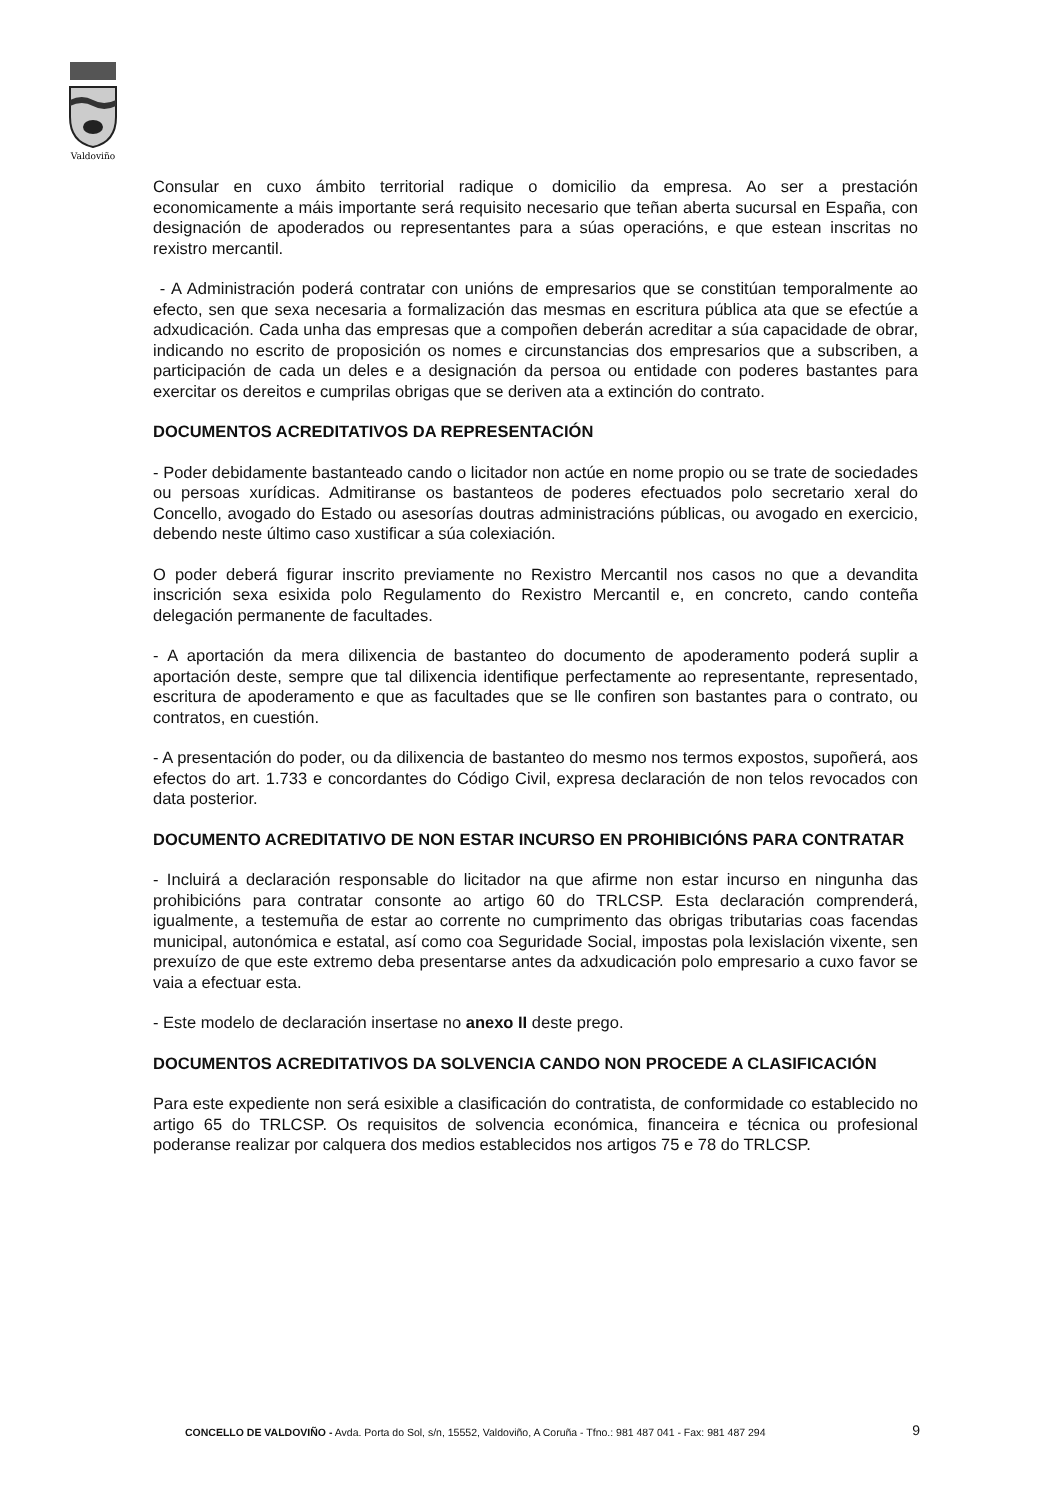Valdoviño
Consular en cuxo ámbito territorial radique o domicilio da empresa. Ao ser a prestación economicamente a máis importante será requisito necesario que teñan aberta sucursal en España, con designación de apoderados ou representantes para a súas operacións, e que estean inscritas no rexistro mercantil.
- A Administración poderá contratar con unións de empresarios que se constitúan temporalmente ao efecto, sen que sexa necesaria a formalización das mesmas en escritura pública ata que se efectúe a adxudicación. Cada unha das empresas que a compoñen deberán acreditar a súa capacidade de obrar, indicando no escrito de proposición os nomes e circunstancias dos empresarios que a subscriben, a participación de cada un deles e a designación da persoa ou entidade con poderes bastantes para exercitar os dereitos e cumprilas obrigas que se deriven ata a extinción do contrato.
DOCUMENTOS ACREDITATIVOS DA REPRESENTACIÓN
- Poder debidamente bastanteado cando o licitador non actúe en nome propio ou se trate de sociedades ou persoas xurídicas. Admitiranse os bastanteos de poderes efectuados polo secretario xeral do Concello, avogado do Estado ou asesorías doutras administracións públicas, ou avogado en exercicio, debendo neste último caso xustificar a súa colexiación.
O poder deberá figurar inscrito previamente no Rexistro Mercantil nos casos no que a devandita inscrición sexa esixida polo Regulamento do Rexistro Mercantil e, en concreto, cando conteña delegación permanente de facultades.
- A aportación da mera dilixencia de bastanteo do documento de apoderamento poderá suplir a aportación deste, sempre que tal dilixencia identifique perfectamente ao representante, representado, escritura de apoderamento e que as facultades que se lle confiren son bastantes para o contrato, ou contratos, en cuestión.
- A presentación do poder, ou da dilixencia de bastanteo do mesmo nos termos expostos, supoñerá, aos efectos do art. 1.733 e concordantes do Código Civil, expresa declaración de non telos revocados con data posterior.
DOCUMENTO ACREDITATIVO DE NON ESTAR INCURSO EN PROHIBICIÓNS PARA CONTRATAR
- Incluirá a declaración responsable do licitador na que afirme non estar incurso en ningunha das prohibicións para contratar consonte ao artigo 60 do TRLCSP. Esta declaración comprenderá, igualmente, a testemuña de estar ao corrente no cumprimento das obrigas tributarias coas facendas municipal, autonómica e estatal, así como coa Seguridade Social, impostas pola lexislación vixente, sen prexuízo de que este extremo deba presentarse antes da adxudicación polo empresario a cuxo favor se vaia a efectuar esta.
- Este modelo de declaración insertase no anexo II deste prego.
DOCUMENTOS ACREDITATIVOS DA SOLVENCIA CANDO NON PROCEDE A CLASIFICACIÓN
Para este expediente non será esixible a clasificación do contratista, de conformidade co establecido no artigo 65 do TRLCSP. Os requisitos de solvencia económica, financeira e técnica ou profesional poderanse realizar por calquera dos medios establecidos nos artigos 75 e 78 do TRLCSP.
9 CONCELLO DE VALDOVIÑO - Avda. Porta do Sol, s/n, 15552, Valdoviño, A Coruña - Tfno.: 981 487 041 - Fax: 981 487 294